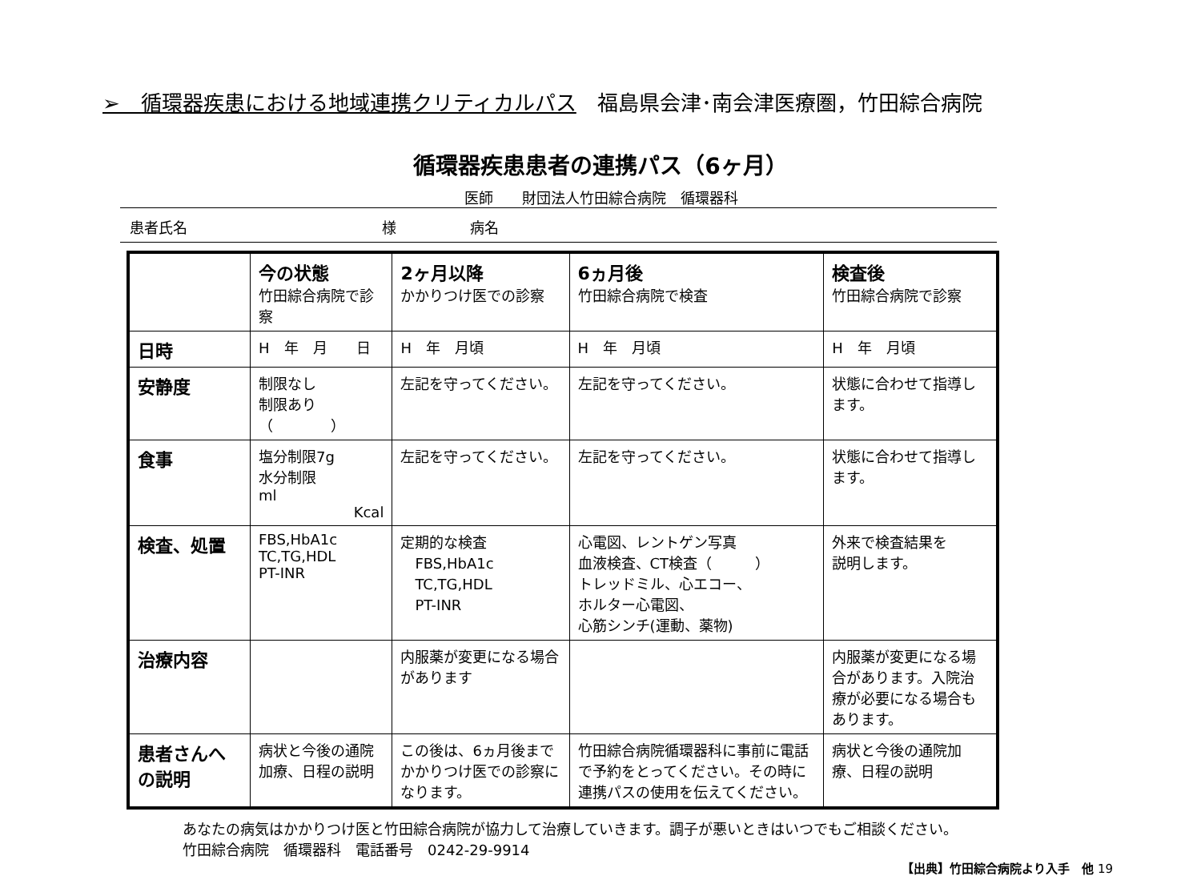➢　循環器疾患における地域連携クリティカルパス　福島県会津･南会津医療圏，竹田綜合病院
循環器疾患患者の連携パス（6ヶ月）
医師　　財団法人竹田綜合病院　循環器科
患者氏名 様 病名
| | 今の状態 竹田綜合病院で診察 | 2ヶ月以降 かかりつけ医での診察 | 6ヵ月後 竹田綜合病院で検査 | 検査後 竹田綜合病院で診察 |
| --- | --- | --- | --- | --- |
| 日時 | H 年 月 日 | H 年 月頃 | H 年 月頃 | H 年 月頃 |
| 安静度 | 制限なし 制限あり（ ） | 左記を守ってください。 | 左記を守ってください。 | 状態に合わせて指導します。 |
| 食事 | 塩分制限7g 水分制限 ml Kcal | 左記を守ってください。 | 左記を守ってください。 | 状態に合わせて指導します。 |
| 検査、処置 | FBS,HbA1c TC,TG,HDL PT-INR | 定期的な検査 FBS,HbA1c TC,TG,HDL PT-INR | 心電図、レントゲン写真 血液検査、CT検査（ ） トレッドミル、心エコー、 ホルター心電図、 心筋シンチ(運動、薬物) | 外来で検査結果を 説明します。 |
| 治療内容 | | 内服薬が変更になる場合があります | | 内服薬が変更になる場合があります。入院治療が必要になる場合もあります。 |
| 患者さんへの説明 | 病状と今後の通院加療、日程の説明 | この後は、6ヵ月後までかかりつけ医での診察になります。 | 竹田綜合病院循環器科に事前に電話で予約をとってください。その時に連携パスの使用を伝えてください。 | 病状と今後の通院加療、日程の説明 |
あなたの病気はかかりつけ医と竹田綜合病院が協力して治療していきます。調子が悪いときはいつでもご相談ください。
竹田綜合病院　循環器科　電話番号　0242-29-9914
【出典】竹田綜合病院より入手　他 19